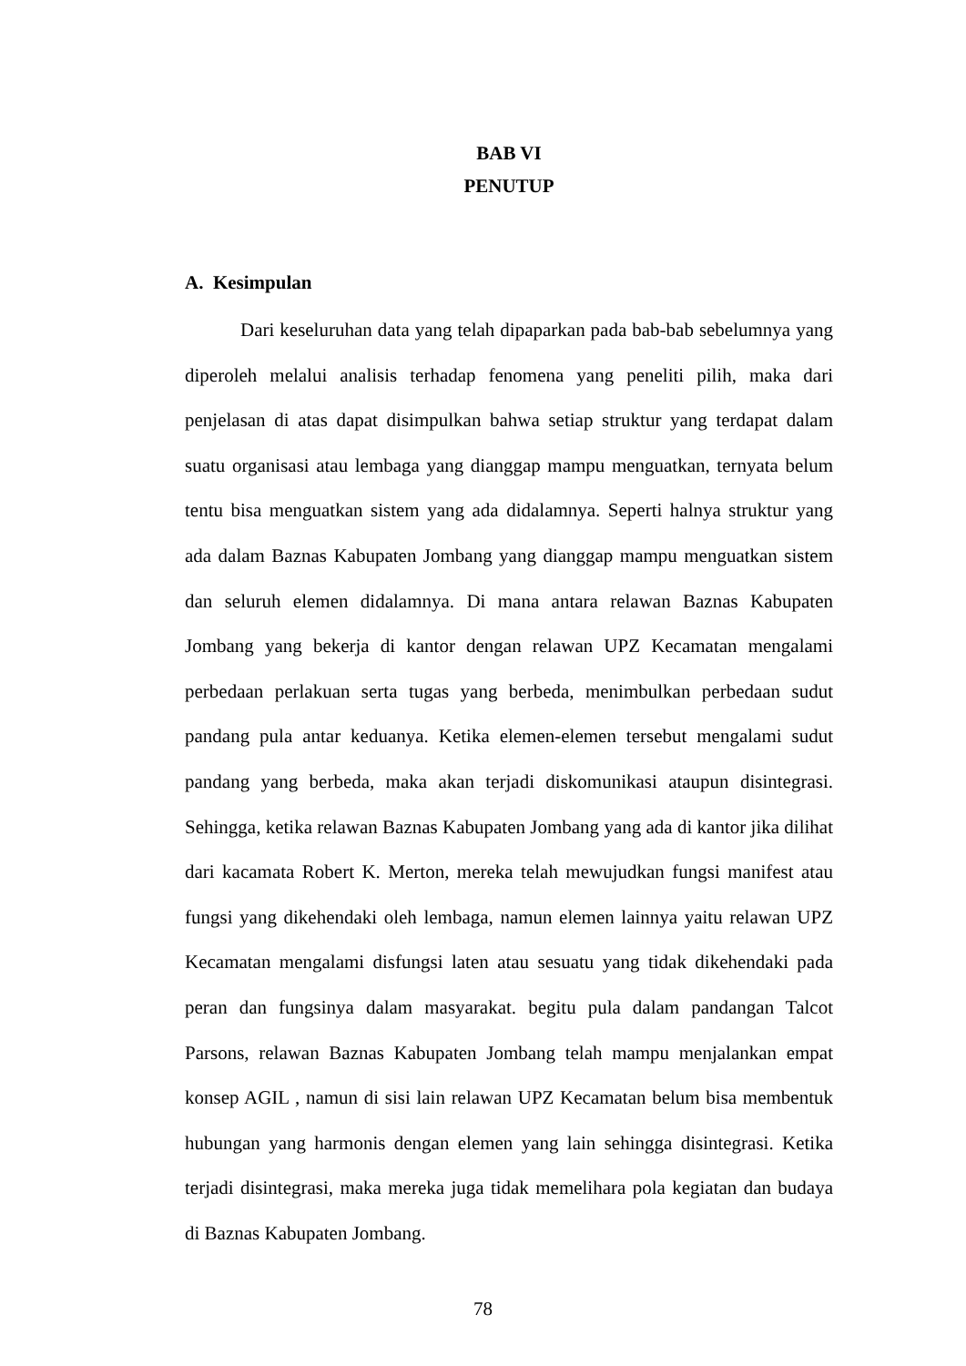BAB VI
PENUTUP
A. Kesimpulan
Dari keseluruhan data yang telah dipaparkan pada bab-bab sebelumnya yang diperoleh melalui analisis terhadap fenomena yang peneliti pilih, maka dari penjelasan di atas dapat disimpulkan bahwa setiap struktur yang terdapat dalam suatu organisasi atau lembaga yang dianggap mampu menguatkan, ternyata belum tentu bisa menguatkan sistem yang ada didalamnya. Seperti halnya struktur yang ada dalam Baznas Kabupaten Jombang yang dianggap mampu menguatkan sistem dan seluruh elemen didalamnya. Di mana antara relawan Baznas Kabupaten Jombang yang bekerja di kantor dengan relawan UPZ Kecamatan mengalami perbedaan perlakuan serta tugas yang berbeda, menimbulkan perbedaan sudut pandang pula antar keduanya. Ketika elemen-elemen tersebut mengalami sudut pandang yang berbeda, maka akan terjadi diskomunikasi ataupun disintegrasi. Sehingga, ketika relawan Baznas Kabupaten Jombang yang ada di kantor jika dilihat dari kacamata Robert K. Merton, mereka telah mewujudkan fungsi manifest atau fungsi yang dikehendaki oleh lembaga, namun elemen lainnya yaitu relawan UPZ Kecamatan mengalami disfungsi laten atau sesuatu yang tidak dikehendaki pada peran dan fungsinya dalam masyarakat. begitu pula dalam pandangan Talcot Parsons, relawan Baznas Kabupaten Jombang telah mampu menjalankan empat konsep AGIL , namun di sisi lain relawan UPZ Kecamatan belum bisa membentuk hubungan yang harmonis dengan elemen yang lain sehingga disintegrasi. Ketika terjadi disintegrasi, maka mereka juga tidak memelihara pola kegiatan dan budaya di Baznas Kabupaten Jombang.
78